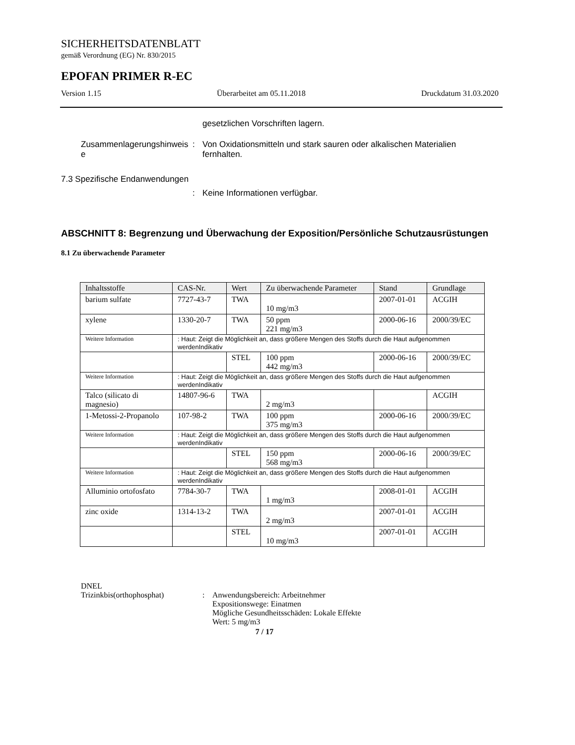SICHERHEITSDATENBLATT
gemäß Verordnung (EG) Nr. 830/2015
EPOFAN PRIMER R-EC
Version 1.15 Überarbeitet am 05.11.2018 Druckdatum 31.03.2020
gesetzlichen Vorschriften lagern.
Zusammenlagerungshinweis e
: Von Oxidationsmitteln und stark sauren oder alkalischen Materialien fernhalten.
7.3 Spezifische Endanwendungen
: Keine Informationen verfügbar.
ABSCHNITT 8: Begrenzung und Überwachung der Exposition/Persönliche Schutzausrüstungen
8.1 Zu überwachende Parameter
| Inhaltsstoffe | CAS-Nr. | Wert | Zu überwachende Parameter | Stand | Grundlage |
| --- | --- | --- | --- | --- | --- |
| barium sulfate | 7727-43-7 | TWA | 10 mg/m3 | 2007-01-01 | ACGIH |
| xylene | 1330-20-7 | TWA | 50 ppm 221 mg/m3 | 2000-06-16 | 2000/39/EC |
| Weitere Information | : Haut: Zeigt die Möglichkeit an, dass größere Mengen des Stoffs durch die Haut aufgenommen werdenIndikativ | | | | |
| | | STEL | 100 ppm 442 mg/m3 | 2000-06-16 | 2000/39/EC |
| Weitere Information | : Haut: Zeigt die Möglichkeit an, dass größere Mengen des Stoffs durch die Haut aufgenommen werdenIndikativ | | | | |
| Talco (silicato di magnesio) | 14807-96-6 | TWA | 2 mg/m3 | | ACGIH |
| 1-Metossi-2-Propanolo | 107-98-2 | TWA | 100 ppm 375 mg/m3 | 2000-06-16 | 2000/39/EC |
| Weitere Information | : Haut: Zeigt die Möglichkeit an, dass größere Mengen des Stoffs durch die Haut aufgenommen werdenIndikativ | | | | |
| | | STEL | 150 ppm 568 mg/m3 | 2000-06-16 | 2000/39/EC |
| Weitere Information | : Haut: Zeigt die Möglichkeit an, dass größere Mengen des Stoffs durch die Haut aufgenommen werdenIndikativ | | | | |
| Alluminio ortofosfato | 7784-30-7 | TWA | 1 mg/m3 | 2008-01-01 | ACGIH |
| zinc oxide | 1314-13-2 | TWA | 2 mg/m3 | 2007-01-01 | ACGIH |
| | | STEL | 10 mg/m3 | 2007-01-01 | ACGIH |
DNEL
Trizinkbis(orthophosphat) : Anwendungsbereich: Arbeitnehmer
Expositionswege: Einatmen
Mögliche Gesundheitsschäden: Lokale Effekte
Wert: 5 mg/m3
7 / 17